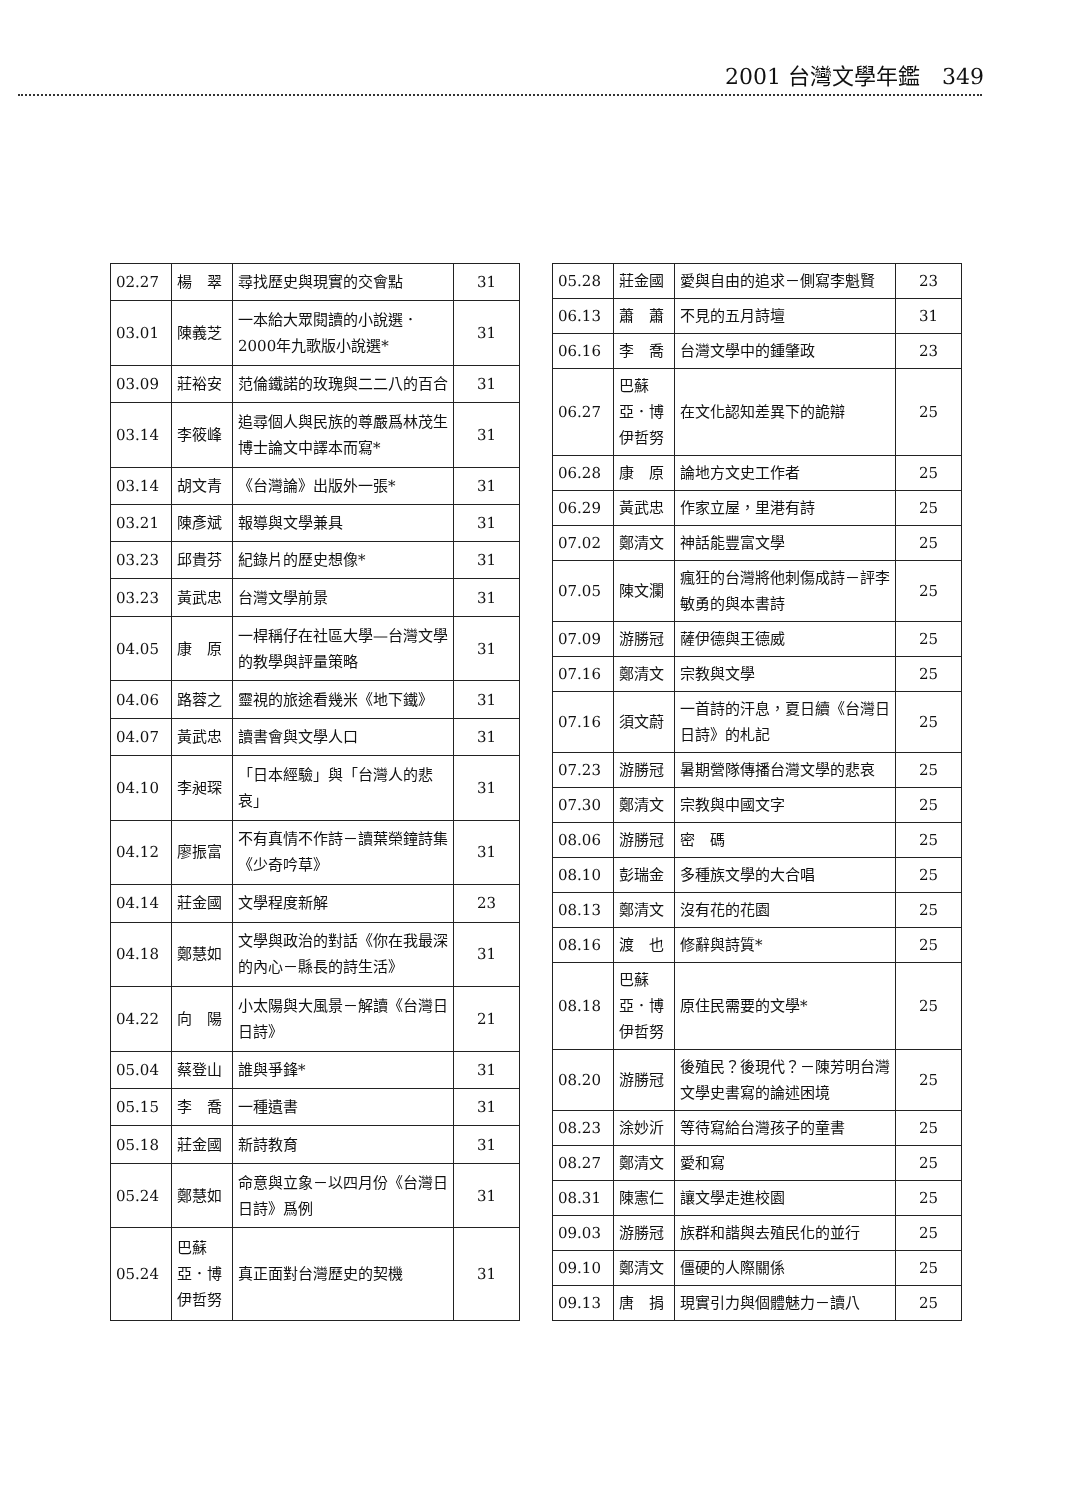2001 台灣文學年鑑　349
| 02.27 | 楊 翠 | 尋找歷史與現實的交會點 | 31 |
| 03.01 | 陳義芝 | 一本給大眾閱讀的小說選．2000年九歌版小說選* | 31 |
| 03.09 | 莊裕安 | 范倫鐵諾的玫瑰與二二八的百合 | 31 |
| 03.14 | 李筱峰 | 追尋個人與民族的尊嚴爲林茂生博士論文中譯本而寫* | 31 |
| 03.14 | 胡文青 | 《台灣論》出版外一張* | 31 |
| 03.21 | 陳彥斌 | 報導與文學兼具 | 31 |
| 03.23 | 邱貴芬 | 紀錄片的歷史想像* | 31 |
| 03.23 | 黃武忠 | 台灣文學前景 | 31 |
| 04.05 | 康 原 | 一桿稱仔在社區大學—台灣文學的教學與評量策略 | 31 |
| 04.06 | 路蓉之 | 靈視的旅途看幾米《地下鐵》 | 31 |
| 04.07 | 黃武忠 | 讀書會與文學人口 | 31 |
| 04.10 | 李昶琛 | 「日本經驗」與「台灣人的悲哀」 | 31 |
| 04.12 | 廖振富 | 不有真情不作詩－讀葉榮鐘詩集《少奇吟草》 | 31 |
| 04.14 | 莊金國 | 文學程度新解 | 23 |
| 04.18 | 鄭慧如 | 文學與政治的對話《你在我最深的內心－縣長的詩生活》 | 31 |
| 04.22 | 向 陽 | 小太陽與大風景－解讀《台灣日日詩》 | 21 |
| 05.04 | 蔡登山 | 誰與爭鋒* | 31 |
| 05.15 | 李 喬 | 一種遺書 | 31 |
| 05.18 | 莊金國 | 新詩教育 | 31 |
| 05.24 | 鄭慧如 | 命意與立象－以四月份《台灣日日詩》爲例 | 31 |
| 05.24 | 巴蘇亞．博伊哲努 | 真正面對台灣歷史的契機 | 31 |
| 05.28 | 莊金國 | 愛與自由的追求－側寫李魁賢 | 23 |
| 06.13 | 蕭 蕭 | 不見的五月詩壇 | 31 |
| 06.16 | 李 喬 | 台灣文學中的鍾肇政 | 23 |
| 06.27 | 巴蘇亞．博伊哲努 | 在文化認知差異下的詭辯 | 25 |
| 06.28 | 康 原 | 論地方文史工作者 | 25 |
| 06.29 | 黃武忠 | 作家立屋，里港有詩 | 25 |
| 07.02 | 鄭清文 | 神話能豐富文學 | 25 |
| 07.05 | 陳文瀾 | 瘋狂的台灣將他刺傷成詩－評李敏勇的與本書詩 | 25 |
| 07.09 | 游勝冠 | 薩伊德與王德威 | 25 |
| 07.16 | 鄭清文 | 宗教與文學 | 25 |
| 07.16 | 須文蔚 | 一首詩的汗息，夏日續《台灣日日詩》的札記 | 25 |
| 07.23 | 游勝冠 | 暑期營隊傳播台灣文學的悲哀 | 25 |
| 07.30 | 鄭清文 | 宗教與中國文字 | 25 |
| 08.06 | 游勝冠 | 密 碼 | 25 |
| 08.10 | 彭瑞金 | 多種族文學的大合唱 | 25 |
| 08.13 | 鄭清文 | 沒有花的花園 | 25 |
| 08.16 | 渡 也 | 修辭與詩質* | 25 |
| 08.18 | 巴蘇亞．博伊哲努 | 原住民需要的文學* | 25 |
| 08.20 | 游勝冠 | 後殖民？後現代？－陳芳明台灣文學史書寫的論述困境 | 25 |
| 08.23 | 涂妙沂 | 等待寫給台灣孩子的童書 | 25 |
| 08.27 | 鄭清文 | 愛和寫 | 25 |
| 08.31 | 陳憲仁 | 讓文學走進校園 | 25 |
| 09.03 | 游勝冠 | 族群和諧與去殖民化的並行 | 25 |
| 09.10 | 鄭清文 | 僵硬的人際關係 | 25 |
| 09.13 | 唐 捐 | 現實引力與個體魅力－讀八 | 25 |